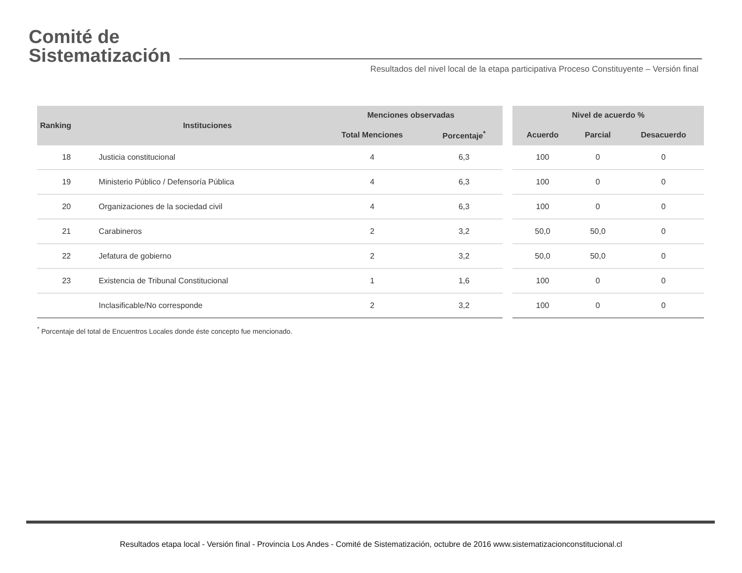Comité de
Sistematización
Resultados del nivel local de la etapa participativa Proceso Constituyente – Versión final
| Ranking | Instituciones | Menciones observadas | | | Nivel de acuerdo % | | |
| --- | --- | --- | --- | --- | --- | --- | --- |
| | | Total Menciones | Porcentaje<sup>*</sup> | | Acuerdo | Parcial | Desacuerdo |
| 18 | Justicia constitucional | 4 | 6,3 | | 100 | 0 | 0 |
| 19 | Ministerio Público / Defensoría Pública | 4 | 6,3 | | 100 | 0 | 0 |
| 20 | Organizaciones de la sociedad civil | 4 | 6,3 | | 100 | 0 | 0 |
| 21 | Carabineros | 2 | 3,2 | | 50,0 | 50,0 | 0 |
| 22 | Jefatura de gobierno | 2 | 3,2 | | 50,0 | 50,0 | 0 |
| 23 | Existencia de Tribunal Constitucional | 1 | 1,6 | | 100 | 0 | 0 |
| | Inclasificable/No corresponde | 2 | 3,2 | | 100 | 0 | 0 |
<sup>*</sup> Porcentaje del total de Encuentros Locales donde éste concepto fue mencionado.
Resultados etapa local - Versión final - Provincia Los Andes - Comité de Sistematización, octubre de 2016 www.sistematizacionconstitucional.cl